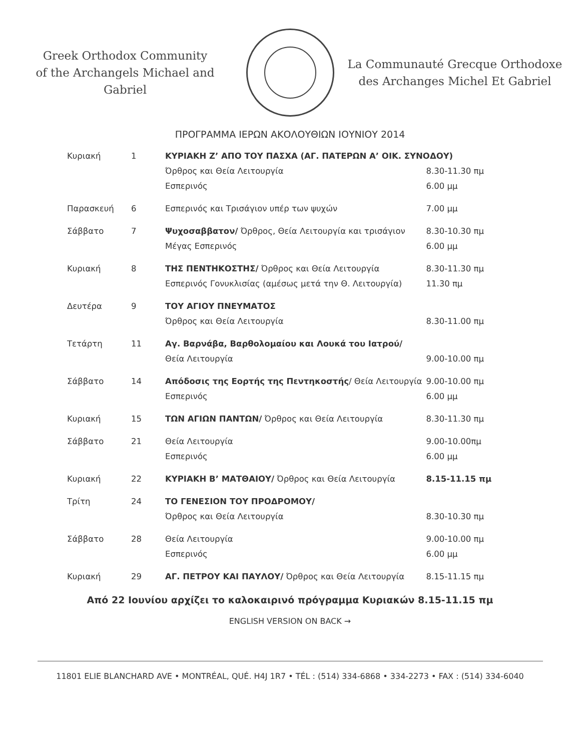Greek Orthodox Community
of the Archangels Michael and Gabriel
La Communauté Grecque Orthodoxe
des Archanges Michel Et Gabriel
ΠΡΟΓΡΑΜΜΑ ΙΕΡΩΝ ΑΚΟΛΟΥΘΙΩΝ ΙΟΥΝΙΟΥ 2014
| Κυριακή | 1 | ΚΥΡΙΑΚΗ Ζ’ ΑΠΟ ΤΟΥ ΠΑΣΧΑ (ΑΓ. ΠΑΤΕΡΩΝ Α’ ΟΙΚ. ΣΥΝΟΔΟΥ) | |
| | | Όρθρος και Θεία Λειτουργία | 8.30-11.30 πμ |
| | | Εσπερινός | 6.00 μμ |
| Παρασκευή | 6 | Εσπερινός και Τρισάγιον υπέρ των ψυχών | 7.00 μμ |
| Σάββατο | 7 | Ψυχοσαββατον/ Όρθρος, Θεία Λειτουργία και τρισάγιον | 8.30-10.30 πμ |
| | | Μέγας Εσπερινός | 6.00 μμ |
| Κυριακή | 8 | ΤΗΣ ΠΕΝΤΗΚΟΣΤΗΣ/ Όρθρος και Θεία Λειτουργία | 8.30-11.30 πμ |
| | | Εσπερινός Γονυκλισίας (αμέσως μετά την Θ. Λειτουργία) | 11.30 πμ |
| Δευτέρα | 9 | ΤΟΥ ΑΓΙΟΥ ΠΝΕΥΜΑΤΟΣ | |
| | | Όρθρος και Θεία Λειτουργία | 8.30-11.00 πμ |
| Τετάρτη | 11 | Αγ. Βαρνάβα, Βαρθολομαίου και Λουκά του Ιατρού/ | |
| | | Θεία Λειτουργία | 9.00-10.00 πμ |
| Σάββατο | 14 | Απόδοσις της Εορτής της Πεντηκοστής / Θεία Λειτουργία | 9.00-10.00 πμ |
| | | Εσπερινός | 6.00 μμ |
| Κυριακή | 15 | ΤΩΝ ΑΓΙΩΝ ΠΑΝΤΩΝ/ Όρθρος και Θεία Λειτουργία | 8.30-11.30 πμ |
| Σάββατο | 21 | Θεία Λειτουργία | 9.00-10.00πμ |
| | | Εσπερινός | 6.00 μμ |
| Κυριακή | 22 | ΚΥΡΙΑΚΗ Β’ ΜΑΤΘΑΙΟΥ/ Όρθρος και Θεία Λειτουργία | 8.15-11.15 πμ |
| Τρίτη | 24 | ΤΟ ΓΕΝΕΣΙΟΝ ΤΟΥ ΠΡΟΔΡΟΜΟΥ/ | |
| | | Όρθρος και Θεία Λειτουργία | 8.30-10.30 πμ |
| Σάββατο | 28 | Θεία Λειτουργία | 9.00-10.00 πμ |
| | | Εσπερινός | 6.00 μμ |
| Κυριακή | 29 | ΑΓ. ΠΕΤΡΟΥ ΚΑΙ ΠΑΥΛΟΥ/ Όρθρος και Θεία Λειτουργία | 8.15-11.15 πμ |
Από 22 Ιουνίου αρχίζει το καλοκαιρινό πρόγραμμα Κυριακών 8.15-11.15 πμ
ENGLISH VERSION ON BACK →
11801 ELIE BLANCHARD AVE • MONTRÉAL, QUÉ. H4J 1R7 • TÉL : (514) 334-6868 • 334-2273 • FAX : (514) 334-6040